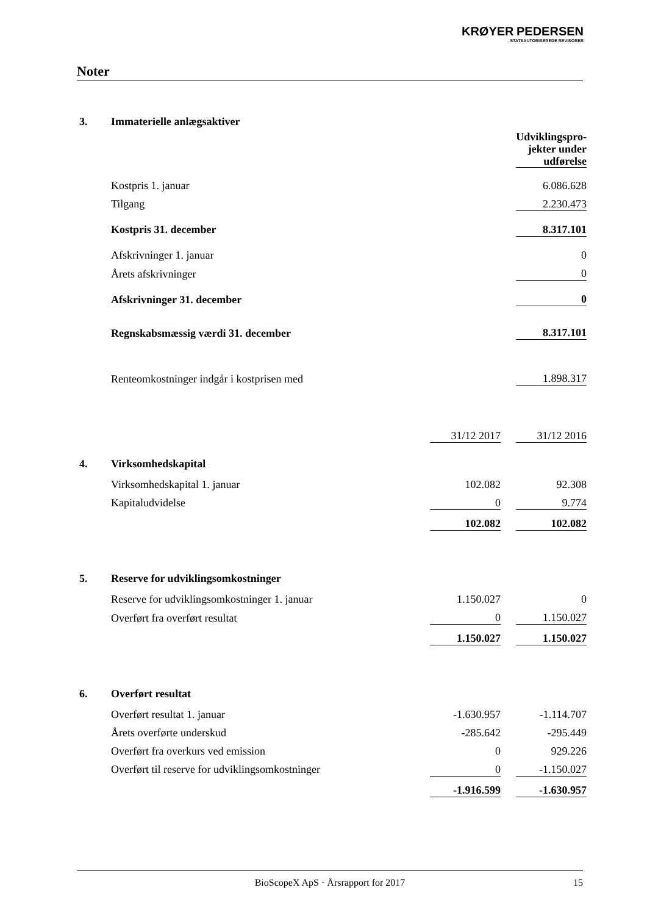KRØYER PEDERSEN
STATSAUTORISEREDE REVISORER
Noter
| 3. | Immaterielle anlægsaktiver | | |
| | | | Udviklingspro- jekter under udførelse |
| | Kostpris 1. januar | | 6.086.628 |
| | Tilgang | | 2.230.473 |
| | Kostpris 31. december | | 8.317.101 |
| | Afskrivninger 1. januar | | 0 |
| | Årets afskrivninger | | 0 |
| | Afskrivninger 31. december | | 0 |
| | Regnskabsmæssig værdi 31. december | | 8.317.101 |
| | Renteomkostninger indgår i kostprisen med | | 1.898.317 |
| | | 31/12 2017 | | 31/12 2016 |
| 4. | Virksomhedskapital | | | |
| | Virksomhedskapital 1. januar | 102.082 | | 92.308 |
| | Kapitaludvidelse | 0 | | 9.774 |
| | | 102.082 | | 102.082 |
| 5. | Reserve for udviklingsomkostninger | | | |
| | Reserve for udviklingsomkostninger 1. januar | 1.150.027 | | 0 |
| | Overført fra overført resultat | 0 | | 1.150.027 |
| | | 1.150.027 | | 1.150.027 |
| 6. | Overført resultat | | | |
| | Overført resultat 1. januar | -1.630.957 | | -1.114.707 |
| | Årets overførte underskud | -285.642 | | -295.449 |
| | Overført fra overkurs ved emission | 0 | | 929.226 |
| | Overført til reserve for udviklingsomkostninger | 0 | | -1.150.027 |
| | | -1.916.599 | | -1.630.957 |
BioScopeX ApS · Årsrapport for 2017 15